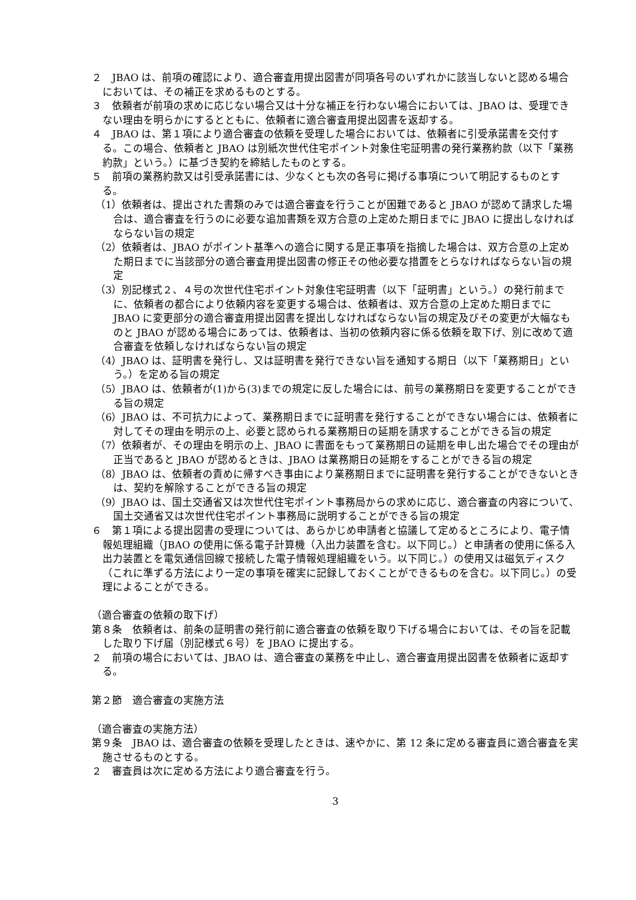２　JBAO は、前項の確認により、適合審査用提出図書が同項各号のいずれかに該当しないと認める場合においては、その補正を求めるものとする。
３　依頼者が前項の求めに応じない場合又は十分な補正を行わない場合においては、JBAO は、受理できない理由を明らかにするとともに、依頼者に適合審査用提出図書を返却する。
４　JBAO は、第１項により適合審査の依頼を受理した場合においては、依頼者に引受承諾書を交付する。この場合、依頼者と JBAO は別紙次世代住宅ポイント対象住宅証明書の発行業務約款（以下「業務約款」という。）に基づき契約を締結したものとする。
５　前項の業務約款又は引受承諾書には、少なくとも次の各号に掲げる事項について明記するものとする。
（1）依頼者は、提出された書類のみでは適合審査を行うことが困難であると JBAO が認めて請求した場合は、適合審査を行うのに必要な追加書類を双方合意の上定めた期日までに JBAO に提出しなければならない旨の規定
（2）依頼者は、JBAO がポイント基準への適合に関する是正事項を指摘した場合は、双方合意の上定めた期日までに当該部分の適合審査用提出図書の修正その他必要な措置をとらなければならない旨の規定
（3）別記様式２、４号の次世代住宅ポイント対象住宅証明書（以下「証明書」という。）の発行前までに、依頼者の都合により依頼内容を変更する場合は、依頼者は、双方合意の上定めた期日までに JBAO に変更部分の適合審査用提出図書を提出しなければならない旨の規定及びその変更が大幅なものと JBAO が認める場合にあっては、依頼者は、当初の依頼内容に係る依頼を取下げ、別に改めて適合審査を依頼しなければならない旨の規定
（4）JBAO は、証明書を発行し、又は証明書を発行できない旨を通知する期日（以下「業務期日」という。）を定める旨の規定
（5）JBAO は、依頼者が(1)から(3)までの規定に反した場合には、前号の業務期日を変更することができる旨の規定
（6）JBAO は、不可抗力によって、業務期日までに証明書を発行することができない場合には、依頼者に対してその理由を明示の上、必要と認められる業務期日の延期を請求することができる旨の規定
（7）依頼者が、その理由を明示の上、JBAO に書面をもって業務期日の延期を申し出た場合でその理由が正当であると JBAO が認めるときは、JBAO は業務期日の延期をすることができる旨の規定
（8）JBAO は、依頼者の責めに帰すべき事由により業務期日までに証明書を発行することができないときは、契約を解除することができる旨の規定
（9）JBAO は、国土交通省又は次世代住宅ポイント事務局からの求めに応じ、適合審査の内容について、国土交通省又は次世代住宅ポイント事務局に説明することができる旨の規定
６　第１項による提出図書の受理については、あらかじめ申請者と協議して定めるところにより、電子情報処理組織（JBAO の使用に係る電子計算機（入出力装置を含む。以下同じ。）と申請者の使用に係る入出力装置とを電気通信回線で接続した電子情報処理組織をいう。以下同じ。）の使用又は磁気ディスク（これに準ずる方法により一定の事項を確実に記録しておくことができるものを含む。以下同じ。）の受理によることができる。
（適合審査の依頼の取下げ）
第８条　依頼者は、前条の証明書の発行前に適合審査の依頼を取り下げる場合においては、その旨を記載した取り下げ届（別記様式６号）を JBAO に提出する。
２　前項の場合においては、JBAO は、適合審査の業務を中止し、適合審査用提出図書を依頼者に返却する。
第２節　適合審査の実施方法
（適合審査の実施方法）
第９条　JBAO は、適合審査の依頼を受理したときは、速やかに、第 12 条に定める審査員に適合審査を実施させるものとする。
２　審査員は次に定める方法により適合審査を行う。
3